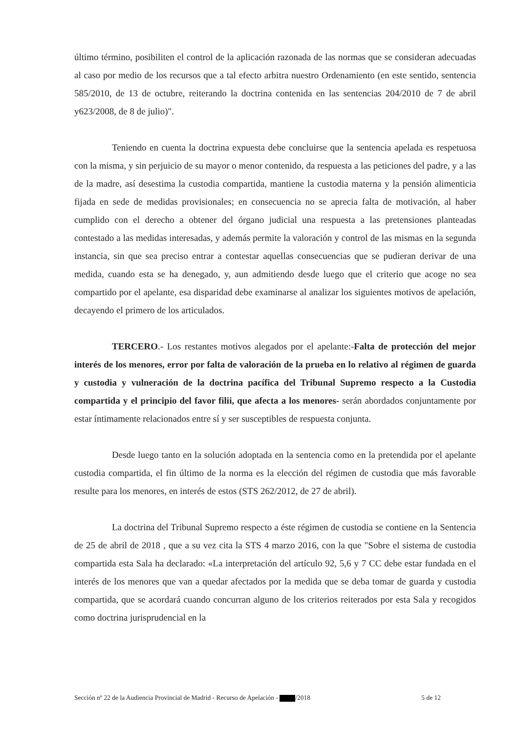último término, posibiliten el control de la aplicación razonada de las normas que se consideran adecuadas al caso por medio de los recursos que a tal efecto arbitra nuestro Ordenamiento (en este sentido, sentencia 585/2010, de 13 de octubre, reiterando la doctrina contenida en las sentencias 204/2010 de 7 de abril y623/2008, de 8 de julio)".
Teniendo en cuenta la doctrina expuesta debe concluirse que la sentencia apelada es respetuosa con la misma, y sin perjuicio de su mayor o menor contenido, da respuesta a las peticiones del padre, y a las de la madre, así desestima la custodia compartida, mantiene la custodia materna y la pensión alimenticia fijada en sede de medidas provisionales; en consecuencia no se aprecia falta de motivación, al haber cumplido con el derecho a obtener del órgano judicial una respuesta a las pretensiones planteadas contestado a las medidas interesadas, y además permite la valoración y control de las mismas en la segunda instancia, sin que sea preciso entrar a contestar aquellas consecuencias que se pudieran derivar de una medida, cuando esta se ha denegado, y, aun admitiendo desde luego que el criterio que acoge no sea compartido por el apelante, esa disparidad debe examinarse al analizar los siguientes motivos de apelación, decayendo el primero de los articulados.
TERCERO.- Los restantes motivos alegados por el apelante:-Falta de protección del mejor interés de los menores, error por falta de valoración de la prueba en lo relativo al régimen de guarda y custodia y vulneración de la doctrina pacífica del Tribunal Supremo respecto a la Custodia compartida y el principio del favor filii, que afecta a los menores- serán abordados conjuntamente por estar íntimamente relacionados entre sí y ser susceptibles de respuesta conjunta.
Desde luego tanto en la solución adoptada en la sentencia como en la pretendida por el apelante custodia compartida, el fin último de la norma es la elección del régimen de custodia que más favorable resulte para los menores, en interés de estos (STS 262/2012, de 27 de abril).
La doctrina del Tribunal Supremo respecto a éste régimen de custodia se contiene en la Sentencia de 25 de abril de 2018 , que a su vez cita la STS 4 marzo 2016, con la que "Sobre el sistema de custodia compartida esta Sala ha declarado: «La interpretación del artículo 92, 5,6 y 7 CC debe estar fundada en el interés de los menores que van a quedar afectados por la medida que se deba tomar de guarda y custodia compartida, que se acordará cuando concurran alguno de los criterios reiterados por esta Sala y recogidos como doctrina jurisprudencial en la
Sección nº 22 de la Audiencia Provincial de Madrid - Recurso de Apelación - /2018 5 de 12